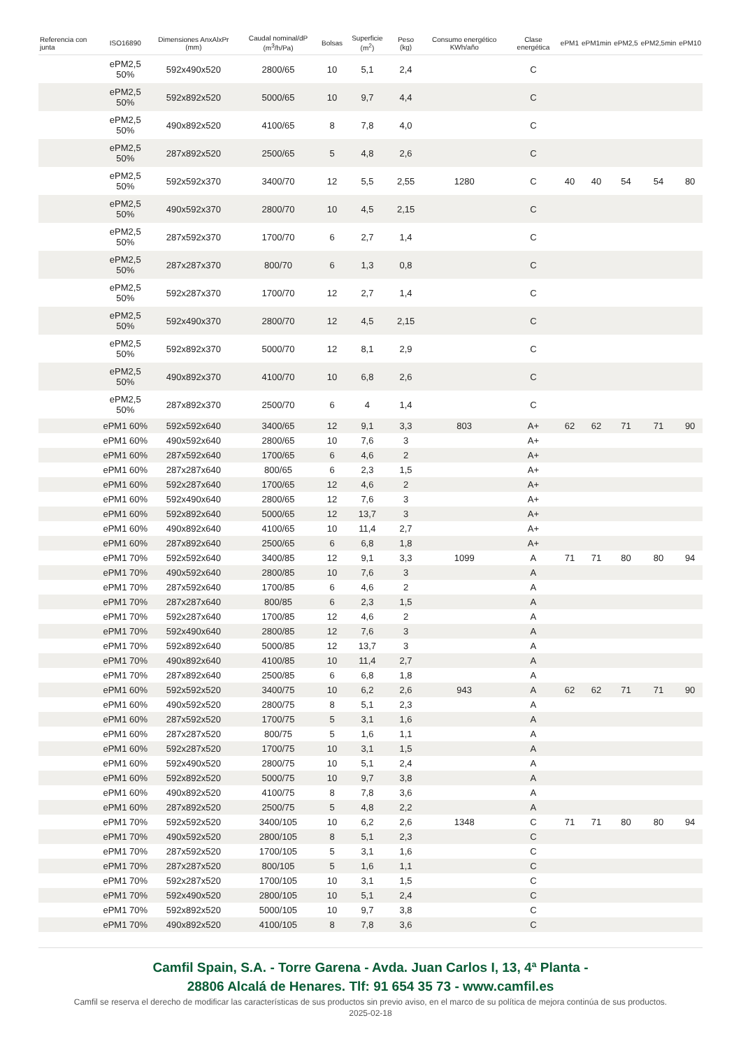| Referencia con junta | ISO16890 | Dimensiones AnxAlxPr (mm) | Caudal nominal/dP (m<sup>3</sup>/h/Pa) | Bolsas | Superficie (m<sup>2</sup>) | Peso (kg) | Consumo energético KWh/año | Clase energética | ePM1 | ePM1min | ePM2,5 | ePM2,5min | ePM10 |
| --- | --- | --- | --- | --- | --- | --- | --- | --- | --- | --- | --- | --- | --- |
| | ePM2,5 50% | 592x490x520 | 2800/65 | 10 | 5,1 | 2,4 | | C | | | | | |
| | ePM2,5 50% | 592x892x520 | 5000/65 | 10 | 9,7 | 4,4 | | C | | | | | |
| | ePM2,5 50% | 490x892x520 | 4100/65 | 8 | 7,8 | 4,0 | | C | | | | | |
| | ePM2,5 50% | 287x892x520 | 2500/65 | 5 | 4,8 | 2,6 | | C | | | | | |
| | ePM2,5 50% | 592x592x370 | 3400/70 | 12 | 5,5 | 2,55 | 1280 | C | 40 | 40 | 54 | 54 | 80 |
| | ePM2,5 50% | 490x592x370 | 2800/70 | 10 | 4,5 | 2,15 | | C | | | | | |
| | ePM2,5 50% | 287x592x370 | 1700/70 | 6 | 2,7 | 1,4 | | C | | | | | |
| | ePM2,5 50% | 287x287x370 | 800/70 | 6 | 1,3 | 0,8 | | C | | | | | |
| | ePM2,5 50% | 592x287x370 | 1700/70 | 12 | 2,7 | 1,4 | | C | | | | | |
| | ePM2,5 50% | 592x490x370 | 2800/70 | 12 | 4,5 | 2,15 | | C | | | | | |
| | ePM2,5 50% | 592x892x370 | 5000/70 | 12 | 8,1 | 2,9 | | C | | | | | |
| | ePM2,5 50% | 490x892x370 | 4100/70 | 10 | 6,8 | 2,6 | | C | | | | | |
| | ePM2,5 50% | 287x892x370 | 2500/70 | 6 | 4 | 1,4 | | C | | | | | |
| | ePM1 60% | 592x592x640 | 3400/65 | 12 | 9,1 | 3,3 | 803 | A+ | 62 | 62 | 71 | 71 | 90 |
| | ePM1 60% | 490x592x640 | 2800/65 | 10 | 7,6 | 3 | | A+ | | | | | |
| | ePM1 60% | 287x592x640 | 1700/65 | 6 | 4,6 | 2 | | A+ | | | | | |
| | ePM1 60% | 287x287x640 | 800/65 | 6 | 2,3 | 1,5 | | A+ | | | | | |
| | ePM1 60% | 592x287x640 | 1700/65 | 12 | 4,6 | 2 | | A+ | | | | | |
| | ePM1 60% | 592x490x640 | 2800/65 | 12 | 7,6 | 3 | | A+ | | | | | |
| | ePM1 60% | 592x892x640 | 5000/65 | 12 | 13,7 | 3 | | A+ | | | | | |
| | ePM1 60% | 490x892x640 | 4100/65 | 10 | 11,4 | 2,7 | | A+ | | | | | |
| | ePM1 60% | 287x892x640 | 2500/65 | 6 | 6,8 | 1,8 | | A+ | | | | | |
| | ePM1 70% | 592x592x640 | 3400/85 | 12 | 9,1 | 3,3 | 1099 | A | 71 | 71 | 80 | 80 | 94 |
| | ePM1 70% | 490x592x640 | 2800/85 | 10 | 7,6 | 3 | | A | | | | | |
| | ePM1 70% | 287x592x640 | 1700/85 | 6 | 4,6 | 2 | | A | | | | | |
| | ePM1 70% | 287x287x640 | 800/85 | 6 | 2,3 | 1,5 | | A | | | | | |
| | ePM1 70% | 592x287x640 | 1700/85 | 12 | 4,6 | 2 | | A | | | | | |
| | ePM1 70% | 592x490x640 | 2800/85 | 12 | 7,6 | 3 | | A | | | | | |
| | ePM1 70% | 592x892x640 | 5000/85 | 12 | 13,7 | 3 | | A | | | | | |
| | ePM1 70% | 490x892x640 | 4100/85 | 10 | 11,4 | 2,7 | | A | | | | | |
| | ePM1 70% | 287x892x640 | 2500/85 | 6 | 6,8 | 1,8 | | A | | | | | |
| | ePM1 60% | 592x592x520 | 3400/75 | 10 | 6,2 | 2,6 | 943 | A | 62 | 62 | 71 | 71 | 90 |
| | ePM1 60% | 490x592x520 | 2800/75 | 8 | 5,1 | 2,3 | | A | | | | | |
| | ePM1 60% | 287x592x520 | 1700/75 | 5 | 3,1 | 1,6 | | A | | | | | |
| | ePM1 60% | 287x287x520 | 800/75 | 5 | 1,6 | 1,1 | | A | | | | | |
| | ePM1 60% | 592x287x520 | 1700/75 | 10 | 3,1 | 1,5 | | A | | | | | |
| | ePM1 60% | 592x490x520 | 2800/75 | 10 | 5,1 | 2,4 | | A | | | | | |
| | ePM1 60% | 592x892x520 | 5000/75 | 10 | 9,7 | 3,8 | | A | | | | | |
| | ePM1 60% | 490x892x520 | 4100/75 | 8 | 7,8 | 3,6 | | A | | | | | |
| | ePM1 60% | 287x892x520 | 2500/75 | 5 | 4,8 | 2,2 | | A | | | | | |
| | ePM1 70% | 592x592x520 | 3400/105 | 10 | 6,2 | 2,6 | 1348 | C | 71 | 71 | 80 | 80 | 94 |
| | ePM1 70% | 490x592x520 | 2800/105 | 8 | 5,1 | 2,3 | | C | | | | | |
| | ePM1 70% | 287x592x520 | 1700/105 | 5 | 3,1 | 1,6 | | C | | | | | |
| | ePM1 70% | 287x287x520 | 800/105 | 5 | 1,6 | 1,1 | | C | | | | | |
| | ePM1 70% | 592x287x520 | 1700/105 | 10 | 3,1 | 1,5 | | C | | | | | |
| | ePM1 70% | 592x490x520 | 2800/105 | 10 | 5,1 | 2,4 | | C | | | | | |
| | ePM1 70% | 592x892x520 | 5000/105 | 10 | 9,7 | 3,8 | | C | | | | | |
| | ePM1 70% | 490x892x520 | 4100/105 | 8 | 7,8 | 3,6 | | C | | | | | |
Camfil Spain, S.A. - Torre Garena - Avda. Juan Carlos I, 13, 4ª Planta -
28806 Alcalá de Henares. Tlf: 91 654 35 73 - www.camfil.es
Camfil se reserva el derecho de modificar las características de sus productos sin previo aviso, en el marco de su política de mejora continúa de sus productos.
2025-02-18